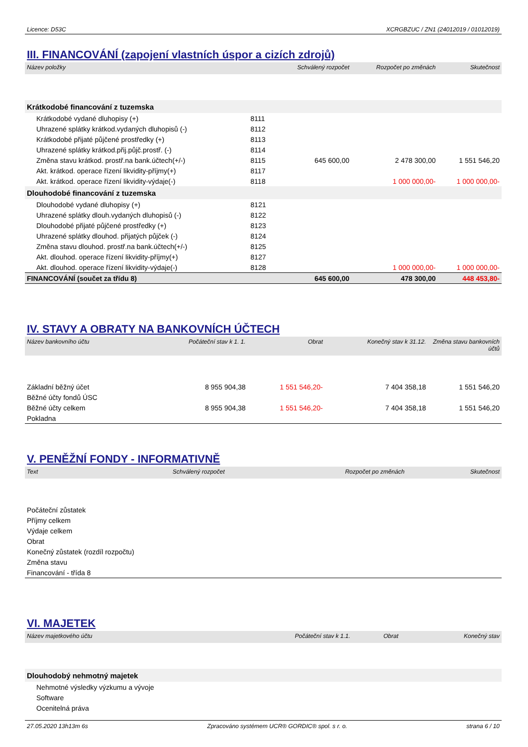Licence: D53C XCRGBZUC / ZN1 (24012019 / 01012019)
III. FINANCOVÁNÍ (zapojení vlastních úspor a cizích zdrojů)
| Název položky | | Schválený rozpočet | Rozpočet po změnách | Skutečnost |
| --- | --- | --- | --- | --- |
| Krátkodobé financování z tuzemska | | | | |
| Krátkodobé vydané dluhopisy (+) | 8111 | | | |
| Uhrazené splátky krátkod.vydaných dluhopisů (-) | 8112 | | | |
| Krátkodobé přijaté půjčené prostředky (+) | 8113 | | | |
| Uhrazené splátky krátkod.přij.půjč.prostř. (-) | 8114 | | | |
| Změna stavu krátkod. prostř.na bank.účtech(+/-) | 8115 | 645 600,00 | 2 478 300,00 | 1 551 546,20 |
| Akt. krátkod. operace řízení likvidity-příjmy(+) | 8117 | | | |
| Akt. krátkod. operace řízení likvidity-výdaje(-) | 8118 | | 1 000 000,00- | 1 000 000,00- |
| Dlouhodobé financování z tuzemska | | | | |
| Dlouhodobé vydané dluhopisy (+) | 8121 | | | |
| Uhrazené splátky dlouh.vydaných dluhopisů (-) | 8122 | | | |
| Dlouhodobé přijaté půjčené prostředky (+) | 8123 | | | |
| Uhrazené splátky dlouhod. přijatých půjček (-) | 8124 | | | |
| Změna stavu dlouhod. prostř.na bank.účtech(+/-) | 8125 | | | |
| Akt. dlouhod. operace řízení likvidity-příjmy(+) | 8127 | | | |
| Akt. dlouhod. operace řízení likvidity-výdaje(-) | 8128 | | 1 000 000,00- | 1 000 000,00- |
| FINANCOVÁNÍ (součet za třídu 8) | | 645 600,00 | 478 300,00 | 448 453,80- |
IV. STAVY A OBRATY NA BANKOVNÍCH ÚČTECH
| Název bankovního účtu | Počáteční stav k 1. 1. | Obrat | Konečný stav k 31.12. | Změna stavu bankovních účtů |
| --- | --- | --- | --- | --- |
| Základní běžný účet | 8 955 904,38 | 1 551 546,20- | 7 404 358,18 | 1 551 546,20 |
| Běžné účty fondů ÚSC | | | | |
| Běžné účty celkem | 8 955 904,38 | 1 551 546,20- | 7 404 358,18 | 1 551 546,20 |
| Pokladna | | | | |
V. PENĚŽNÍ FONDY - INFORMATIVNĚ
| Text | Schválený rozpočet | Rozpočet po změnách | Skutečnost |
| --- | --- | --- | --- |
| Počáteční zůstatek | | | |
| Příjmy celkem | | | |
| Výdaje celkem | | | |
| Obrat | | | |
| Konečný zůstatek (rozdíl rozpočtu) | | | |
| Změna stavu | | | |
| Financování - třída 8 | | | |
VI. MAJETEK
| Název majetkového účtu | Počáteční stav k 1.1. | Obrat | Konečný stav |
| --- | --- | --- | --- |
| Dlouhodobý nehmotný majetek | | | |
| Nehmotné výsledky výzkumu a vývoje | | | |
| Software | | | |
| Ocenitelná práva | | | |
27.05.2020 13h13m 6s Zpracováno systémem UCR® GORDIC® spol. s r. o. strana 6 / 10